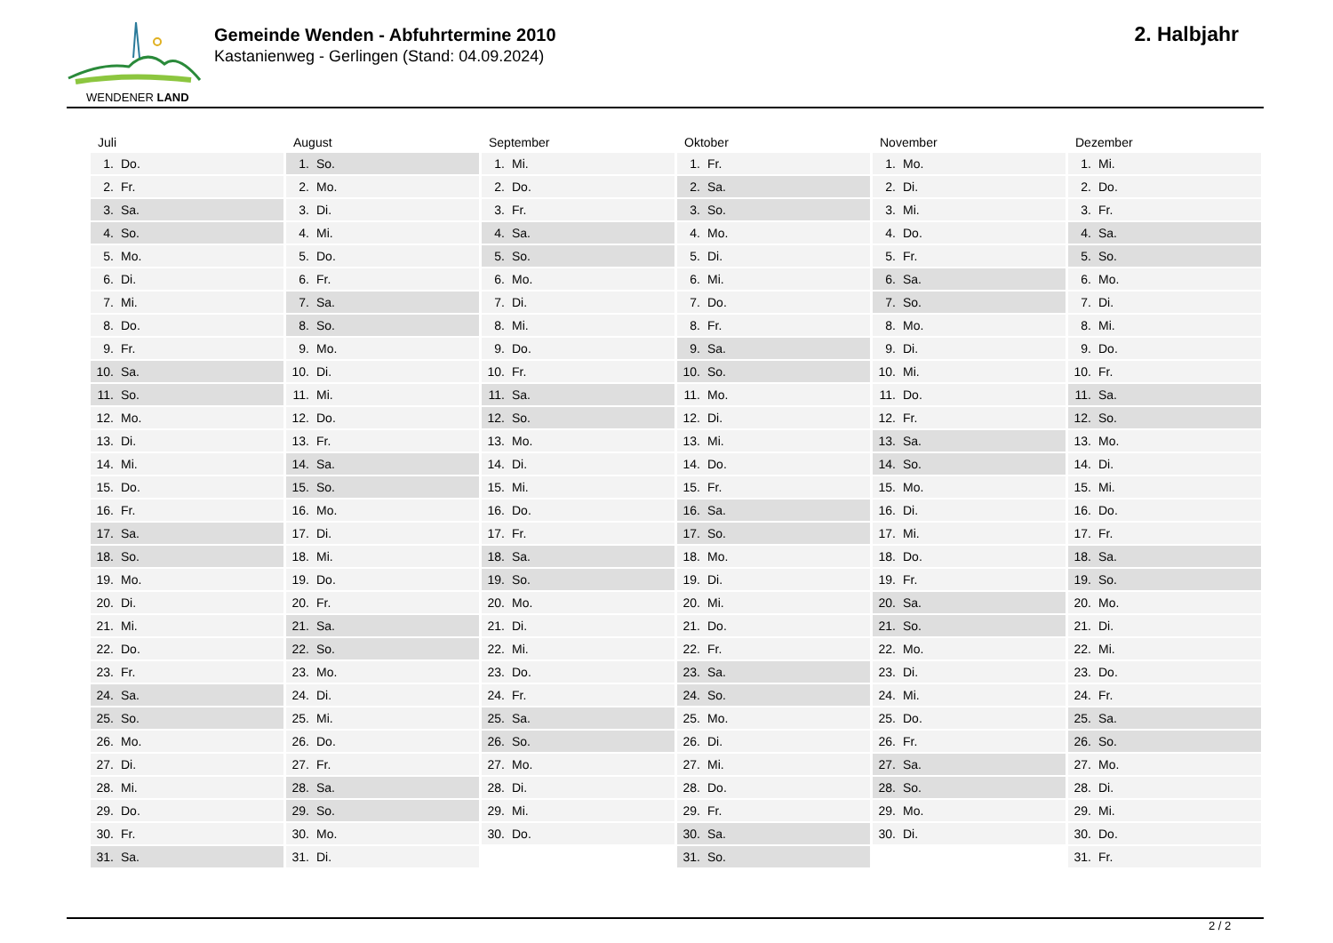WENDENER LAND
Gemeinde Wenden - Abfuhrtermine 2010
Kastanienweg - Gerlingen (Stand: 04.09.2024)
2. Halbjahr
Juli
| 1. | Do. |
| 2. | Fr. |
| 3. | Sa. |
| 4. | So. |
| 5. | Mo. |
| 6. | Di. |
| 7. | Mi. |
| 8. | Do. |
| 9. | Fr. |
| 10. | Sa. |
| 11. | So. |
| 12. | Mo. |
| 13. | Di. |
| 14. | Mi. |
| 15. | Do. |
| 16. | Fr. |
| 17. | Sa. |
| 18. | So. |
| 19. | Mo. |
| 20. | Di. |
| 21. | Mi. |
| 22. | Do. |
| 23. | Fr. |
| 24. | Sa. |
| 25. | So. |
| 26. | Mo. |
| 27. | Di. |
| 28. | Mi. |
| 29. | Do. |
| 30. | Fr. |
| 31. | Sa. |
August
| 1. | So. |
| 2. | Mo. |
| 3. | Di. |
| 4. | Mi. |
| 5. | Do. |
| 6. | Fr. |
| 7. | Sa. |
| 8. | So. |
| 9. | Mo. |
| 10. | Di. |
| 11. | Mi. |
| 12. | Do. |
| 13. | Fr. |
| 14. | Sa. |
| 15. | So. |
| 16. | Mo. |
| 17. | Di. |
| 18. | Mi. |
| 19. | Do. |
| 20. | Fr. |
| 21. | Sa. |
| 22. | So. |
| 23. | Mo. |
| 24. | Di. |
| 25. | Mi. |
| 26. | Do. |
| 27. | Fr. |
| 28. | Sa. |
| 29. | So. |
| 30. | Mo. |
| 31. | Di. |
September
| 1. | Mi. |
| 2. | Do. |
| 3. | Fr. |
| 4. | Sa. |
| 5. | So. |
| 6. | Mo. |
| 7. | Di. |
| 8. | Mi. |
| 9. | Do. |
| 10. | Fr. |
| 11. | Sa. |
| 12. | So. |
| 13. | Mo. |
| 14. | Di. |
| 15. | Mi. |
| 16. | Do. |
| 17. | Fr. |
| 18. | Sa. |
| 19. | So. |
| 20. | Mo. |
| 21. | Di. |
| 22. | Mi. |
| 23. | Do. |
| 24. | Fr. |
| 25. | Sa. |
| 26. | So. |
| 27. | Mo. |
| 28. | Di. |
| 29. | Mi. |
| 30. | Do. |
Oktober
| 1. | Fr. |
| 2. | Sa. |
| 3. | So. |
| 4. | Mo. |
| 5. | Di. |
| 6. | Mi. |
| 7. | Do. |
| 8. | Fr. |
| 9. | Sa. |
| 10. | So. |
| 11. | Mo. |
| 12. | Di. |
| 13. | Mi. |
| 14. | Do. |
| 15. | Fr. |
| 16. | Sa. |
| 17. | So. |
| 18. | Mo. |
| 19. | Di. |
| 20. | Mi. |
| 21. | Do. |
| 22. | Fr. |
| 23. | Sa. |
| 24. | So. |
| 25. | Mo. |
| 26. | Di. |
| 27. | Mi. |
| 28. | Do. |
| 29. | Fr. |
| 30. | Sa. |
| 31. | So. |
November
| 1. | Mo. |
| 2. | Di. |
| 3. | Mi. |
| 4. | Do. |
| 5. | Fr. |
| 6. | Sa. |
| 7. | So. |
| 8. | Mo. |
| 9. | Di. |
| 10. | Mi. |
| 11. | Do. |
| 12. | Fr. |
| 13. | Sa. |
| 14. | So. |
| 15. | Mo. |
| 16. | Di. |
| 17. | Mi. |
| 18. | Do. |
| 19. | Fr. |
| 20. | Sa. |
| 21. | So. |
| 22. | Mo. |
| 23. | Di. |
| 24. | Mi. |
| 25. | Do. |
| 26. | Fr. |
| 27. | Sa. |
| 28. | So. |
| 29. | Mo. |
| 30. | Di. |
Dezember
| 1. | Mi. |
| 2. | Do. |
| 3. | Fr. |
| 4. | Sa. |
| 5. | So. |
| 6. | Mo. |
| 7. | Di. |
| 8. | Mi. |
| 9. | Do. |
| 10. | Fr. |
| 11. | Sa. |
| 12. | So. |
| 13. | Mo. |
| 14. | Di. |
| 15. | Mi. |
| 16. | Do. |
| 17. | Fr. |
| 18. | Sa. |
| 19. | So. |
| 20. | Mo. |
| 21. | Di. |
| 22. | Mi. |
| 23. | Do. |
| 24. | Fr. |
| 25. | Sa. |
| 26. | So. |
| 27. | Mo. |
| 28. | Di. |
| 29. | Mi. |
| 30. | Do. |
| 31. | Fr. |
2 / 2